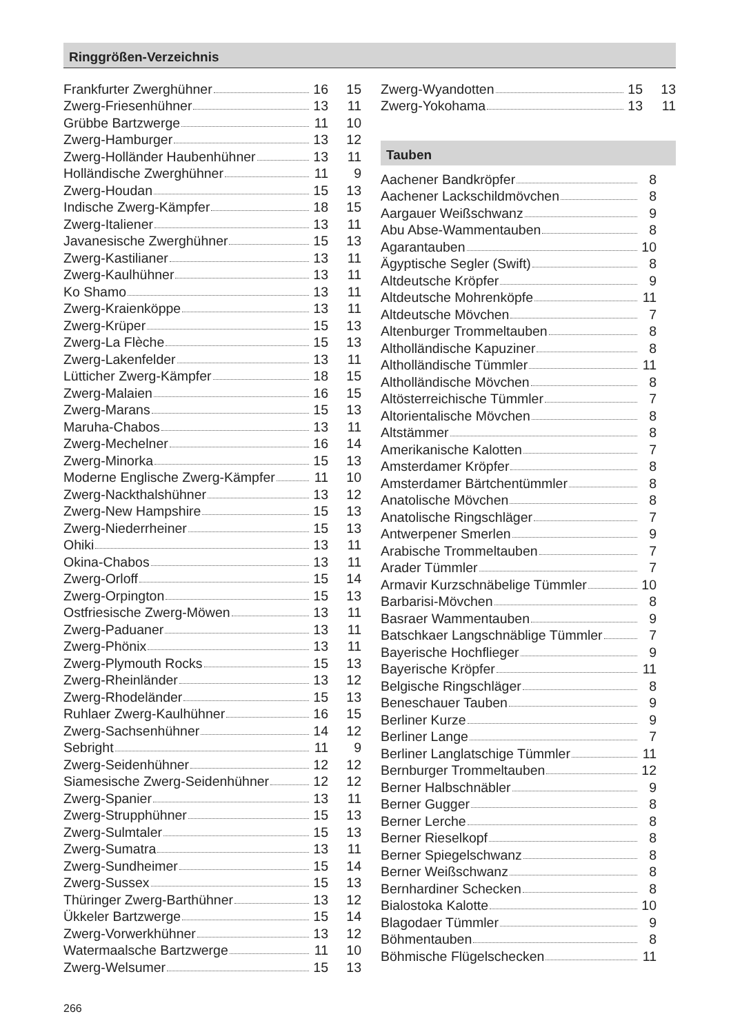Ringgrößen-Verzeichnis
| Frankfurter Zwerghühner | 16 | 15 |
| Zwerg-Friesenhühner | 13 | 11 |
| Grübbe Bartzwerge | 11 | 10 |
| Zwerg-Hamburger | 13 | 12 |
| Zwerg-Holländer Haubenhühner | 13 | 11 |
| Holländische Zwerghühner | 11 | 9 |
| Zwerg-Houdan | 15 | 13 |
| Indische Zwerg-Kämpfer | 18 | 15 |
| Zwerg-Italiener | 13 | 11 |
| Javanesische Zwerghühner | 15 | 13 |
| Zwerg-Kastilianer | 13 | 11 |
| Zwerg-Kaulhühner | 13 | 11 |
| Ko Shamo | 13 | 11 |
| Zwerg-Kraienköppe | 13 | 11 |
| Zwerg-Krüper | 15 | 13 |
| Zwerg-La Flèche | 15 | 13 |
| Zwerg-Lakenfelder | 13 | 11 |
| Lütticher Zwerg-Kämpfer | 18 | 15 |
| Zwerg-Malaien | 16 | 15 |
| Zwerg-Marans | 15 | 13 |
| Maruha-Chabos | 13 | 11 |
| Zwerg-Mechelner | 16 | 14 |
| Zwerg-Minorka | 15 | 13 |
| Moderne Englische Zwerg-Kämpfer | 11 | 10 |
| Zwerg-Nackthalshühner | 13 | 12 |
| Zwerg-New Hampshire | 15 | 13 |
| Zwerg-Niederrheiner | 15 | 13 |
| Ohiki | 13 | 11 |
| Okina-Chabos | 13 | 11 |
| Zwerg-Orloff | 15 | 14 |
| Zwerg-Orpington | 15 | 13 |
| Ostfriesische Zwerg-Möwen | 13 | 11 |
| Zwerg-Paduaner | 13 | 11 |
| Zwerg-Phönix | 13 | 11 |
| Zwerg-Plymouth Rocks | 15 | 13 |
| Zwerg-Rheinländer | 13 | 12 |
| Zwerg-Rhodeländer | 15 | 13 |
| Ruhlaer Zwerg-Kaulhühner | 16 | 15 |
| Zwerg-Sachsenhühner | 14 | 12 |
| Sebright | 11 | 9 |
| Zwerg-Seidenhühner | 12 | 12 |
| Siamesische Zwerg-Seidenhühner | 12 | 12 |
| Zwerg-Spanier | 13 | 11 |
| Zwerg-Strupphühner | 15 | 13 |
| Zwerg-Sulmtaler | 15 | 13 |
| Zwerg-Sumatra | 13 | 11 |
| Zwerg-Sundheimer | 15 | 14 |
| Zwerg-Sussex | 15 | 13 |
| Thüringer Zwerg-Barthühner | 13 | 12 |
| Ükkeler Bartzwerge | 15 | 14 |
| Zwerg-Vorwerkhühner | 13 | 12 |
| Watermaalsche Bartzwerge | 11 | 10 |
| Zwerg-Welsumer | 15 | 13 |
| Zwerg-Wyandotten | 15 | 13 |
| Zwerg-Yokohama | 13 | 11 |
Tauben
| Aachener Bandkröpfer | 8 |
| Aachener Lackschildmövchen | 8 |
| Aargauer Weißschwanz | 9 |
| Abu Abse-Wammentauben | 8 |
| Agarantauben | 10 |
| Ägyptische Segler (Swift) | 8 |
| Altdeutsche Kröpfer | 9 |
| Altdeutsche Mohrenköpfe | 11 |
| Altdeutsche Mövchen | 7 |
| Altenburger Trommeltauben | 8 |
| Altholländische Kapuziner | 8 |
| Altholländische Tümmler | 11 |
| Altholländische Mövchen | 8 |
| Altösterreichische Tümmler | 7 |
| Altorientalische Mövchen | 8 |
| Altstämmer | 8 |
| Amerikanische Kalotten | 7 |
| Amsterdamer Kröpfer | 8 |
| Amsterdamer Bärtchentümmler | 8 |
| Anatolische Mövchen | 8 |
| Anatolische Ringschläger | 7 |
| Antwerpener Smerlen | 9 |
| Arabische Trommeltauben | 7 |
| Arader Tümmler | 7 |
| Armavir Kurzschnäbelige Tümmler | 10 |
| Barbarisi-Mövchen | 8 |
| Basraer Wammentauben | 9 |
| Batschkaer Langschnäblige Tümmler | 7 |
| Bayerische Hochflieger | 9 |
| Bayerische Kröpfer | 11 |
| Belgische Ringschläger | 8 |
| Beneschauer Tauben | 9 |
| Berliner Kurze | 9 |
| Berliner Lange | 7 |
| Berliner Langlatschige Tümmler | 11 |
| Bernburger Trommeltauben | 12 |
| Berner Halbschnäbler | 9 |
| Berner Gugger | 8 |
| Berner Lerche | 8 |
| Berner Rieselkopf | 8 |
| Berner Spiegelschwanz | 8 |
| Berner Weißschwanz | 8 |
| Bernhardiner Schecken | 8 |
| Bialostoka Kalotte | 10 |
| Blagodaer Tümmler | 9 |
| Böhmentauben | 8 |
| Böhmische Flügelschecken | 11 |
266